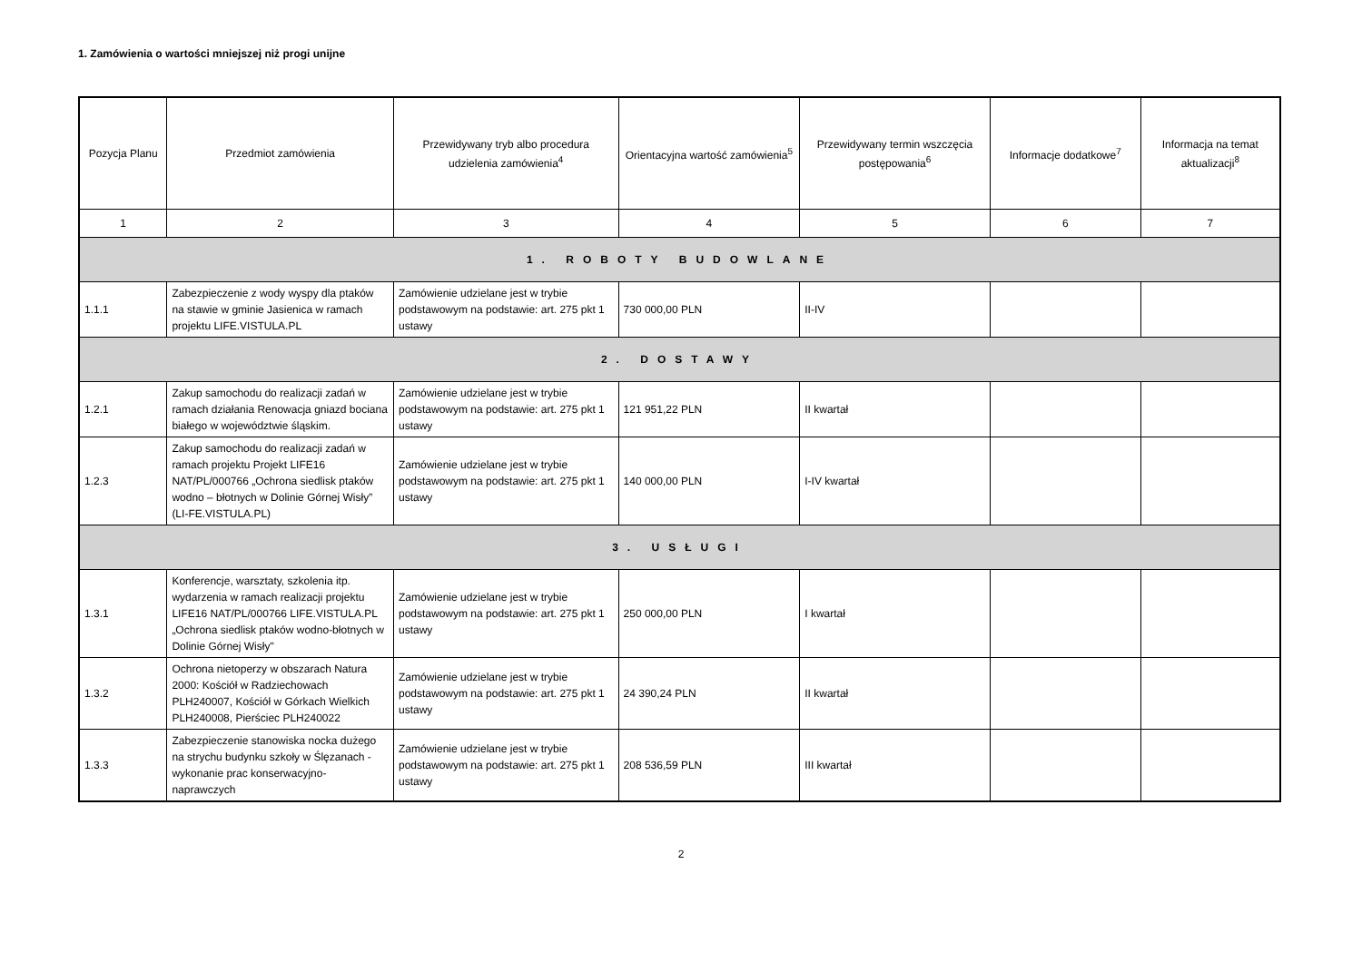1. Zamówienia o wartości mniejszej niż progi unijne
| Pozycja Planu | Przedmiot zamówienia | Przewidywany tryb albo procedura udzielenia zamówienia<sup>4</sup> | Orientacyjna wartość zamówienia<sup>5</sup> | Przewidywany termin wszczęcia postępowania<sup>6</sup> | Informacje dodatkowe<sup>7</sup> | Informacja na temat aktualizacji<sup>8</sup> |
| --- | --- | --- | --- | --- | --- | --- |
| 1 | 2 | 3 | 4 | 5 | 6 | 7 |
| 1. ROBOTY BUDOWLANE | | | | | | |
| 1.1.1 | Zabezpieczenie z wody wyspy dla ptaków na stawie w gminie Jasienica w ramach projektu LIFE.VISTULA.PL | Zamówienie udzielane jest w trybie podstawowym na podstawie: art. 275 pkt 1 ustawy | 730 000,00 PLN | II-IV | | |
| 2. DOSTAWY | | | | | | |
| 1.2.1 | Zakup samochodu do realizacji zadań w ramach działania Renowacja gniazd bociana białego w województwie śląskim. | Zamówienie udzielane jest w trybie podstawowym na podstawie: art. 275 pkt 1 ustawy | 121 951,22 PLN | II kwartał | | |
| 1.2.3 | Zakup samochodu do realizacji zadań w ramach projektu Projekt LIFE16 NAT/PL/000766 „Ochrona siedlisk ptaków wodno – błotnych w Dolinie Górnej Wisły” (LI-FE.VISTULA.PL) | Zamówienie udzielane jest w trybie podstawowym na podstawie: art. 275 pkt 1 ustawy | 140 000,00 PLN | I-IV kwartał | | |
| 3. USŁUGI | | | | | | |
| 1.3.1 | Konferencje, warsztaty, szkolenia itp. wydarzenia w ramach realizacji projektu LIFE16 NAT/PL/000766 LIFE.VISTULA.PL „Ochrona siedlisk ptaków wodno-błotnych w Dolinie Górnej Wisły" | Zamówienie udzielane jest w trybie podstawowym na podstawie: art. 275 pkt 1 ustawy | 250 000,00 PLN | I kwartał | | |
| 1.3.2 | Ochrona nietoperzy w obszarach Natura 2000: Kościół w Radziechowach PLH240007, Kościół w Górkach Wielkich PLH240008, Pierściec PLH240022 | Zamówienie udzielane jest w trybie podstawowym na podstawie: art. 275 pkt 1 ustawy | 24 390,24 PLN | II kwartał | | |
| 1.3.3 | Zabezpieczenie stanowiska nocka dużego na strychu budynku szkoły w Ślęzanach - wykonanie prac konserwacyjno-naprawczych | Zamówienie udzielane jest w trybie podstawowym na podstawie: art. 275 pkt 1 ustawy | 208 536,59 PLN | III kwartał | | |
2